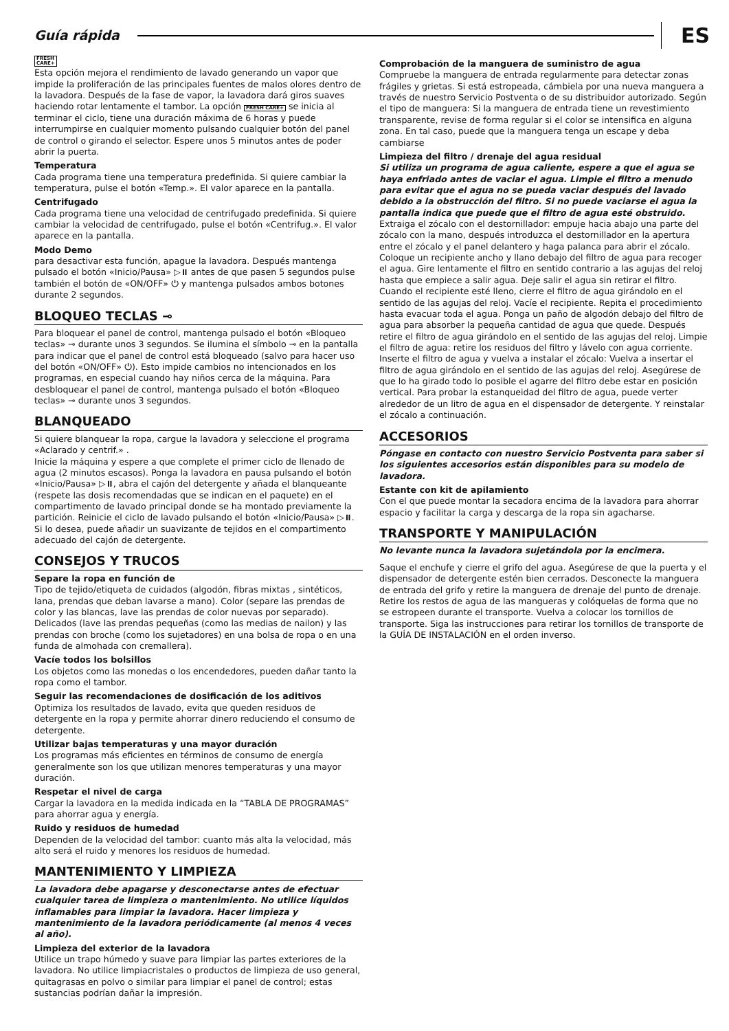Guía rápida ES
FRESH
CARE+
Esta opción mejora el rendimiento de lavado generando un vapor que impide la proliferación de las principales fuentes de malos olores dentro de la lavadora. Después de la fase de vapor, la lavadora dará giros suaves haciendo rotar lentamente el tambor. La opción FRESH CARE+ se inicia al terminar el ciclo, tiene una duración máxima de 6 horas y puede interrumpirse en cualquier momento pulsando cualquier botón del panel de control o girando el selector. Espere unos 5 minutos antes de poder abrir la puerta.
Temperatura
Cada programa tiene una temperatura predefinida. Si quiere cambiar la temperatura, pulse el botón «Temp.». El valor aparece en la pantalla.
Centrifugado
Cada programa tiene una velocidad de centrifugado predefinida. Si quiere cambiar la velocidad de centrifugado, pulse el botón «Centrifug.». El valor aparece en la pantalla.
Modo Demo
para desactivar esta función, apague la lavadora. Después mantenga pulsado el botón «Inicio/Pausa» ▷⏸ antes de que pasen 5 segundos pulse también el botón de «ON/OFF» ⏻ y mantenga pulsados ambos botones durante 2 segundos.
BLOQUEO TECLAS ⊸
Para bloquear el panel de control, mantenga pulsado el botón «Bloqueo teclas» ⊸ durante unos 3 segundos. Se ilumina el símbolo ⊸ en la pantalla para indicar que el panel de control está bloqueado (salvo para hacer uso del botón «ON/OFF» ⏻). Esto impide cambios no intencionados en los programas, en especial cuando hay niños cerca de la máquina. Para desbloquear el panel de control, mantenga pulsado el botón «Bloqueo teclas» ⊸ durante unos 3 segundos.
BLANQUEADO
Si quiere blanquear la ropa, cargue la lavadora y seleccione el programa «Aclarado y centrif.» .
Inicie la máquina y espere a que complete el primer ciclo de llenado de agua (2 minutos escasos). Ponga la lavadora en pausa pulsando el botón «Inicio/Pausa» ▷⏸, abra el cajón del detergente y añada el blanqueante (respete las dosis recomendadas que se indican en el paquete) en el compartimento de lavado principal donde se ha montado previamente la partición. Reinicie el ciclo de lavado pulsando el botón «Inicio/Pausa» ▷⏸.
Si lo desea, puede añadir un suavizante de tejidos en el compartimento adecuado del cajón de detergente.
CONSEJOS Y TRUCOS
Separe la ropa en función de
Tipo de tejido/etiqueta de cuidados (algodón, fibras mixtas , sintéticos, lana, prendas que deban lavarse a mano). Color (separe las prendas de color y las blancas, lave las prendas de color nuevas por separado). Delicados (lave las prendas pequeñas (como las medias de nailon) y las prendas con broche (como los sujetadores) en una bolsa de ropa o en una funda de almohada con cremallera).
Vacíe todos los bolsillos
Los objetos como las monedas o los encendedores, pueden dañar tanto la ropa como el tambor.
Seguir las recomendaciones de dosificación de los aditivos
Optimiza los resultados de lavado, evita que queden residuos de detergente en la ropa y permite ahorrar dinero reduciendo el consumo de detergente.
Utilizar bajas temperaturas y una mayor duración
Los programas más eficientes en términos de consumo de energía generalmente son los que utilizan menores temperaturas y una mayor duración.
Respetar el nivel de carga
Cargar la lavadora en la medida indicada en la “TABLA DE PROGRAMAS” para ahorrar agua y energía.
Ruido y residuos de humedad
Dependen de la velocidad del tambor: cuanto más alta la velocidad, más alto será el ruido y menores los residuos de humedad.
MANTENIMIENTO Y LIMPIEZA
La lavadora debe apagarse y desconectarse antes de efectuar cualquier tarea de limpieza o mantenimiento. No utilice líquidos inflamables para limpiar la lavadora. Hacer limpieza y mantenimiento de la lavadora periódicamente (al menos 4 veces al año).
Limpieza del exterior de la lavadora
Utilice un trapo húmedo y suave para limpiar las partes exteriores de la lavadora. No utilice limpiacristales o productos de limpieza de uso general, quitagrasas en polvo o similar para limpiar el panel de control; estas sustancias podrían dañar la impresión.
Comprobación de la manguera de suministro de agua
Compruebe la manguera de entrada regularmente para detectar zonas frágiles y grietas. Si está estropeada, cámbiela por una nueva manguera a través de nuestro Servicio Postventa o de su distribuidor autorizado. Según el tipo de manguera: Si la manguera de entrada tiene un revestimiento transparente, revise de forma regular si el color se intensifica en alguna zona. En tal caso, puede que la manguera tenga un escape y deba cambiarse
Limpieza del filtro / drenaje del agua residual
Si utiliza un programa de agua caliente, espere a que el agua se haya enfriado antes de vaciar el agua. Limpie el filtro a menudo para evitar que el agua no se pueda vaciar después del lavado debido a la obstrucción del filtro. Si no puede vaciarse el agua la pantalla indica que puede que el filtro de agua esté obstruido.
Extraiga el zócalo con el destornillador: empuje hacia abajo una parte del zócalo con la mano, después introduzca el destornillador en la apertura entre el zócalo y el panel delantero y haga palanca para abrir el zócalo. Coloque un recipiente ancho y llano debajo del filtro de agua para recoger el agua. Gire lentamente el filtro en sentido contrario a las agujas del reloj hasta que empiece a salir agua. Deje salir el agua sin retirar el filtro. Cuando el recipiente esté lleno, cierre el filtro de agua girándolo en el sentido de las agujas del reloj. Vacíe el recipiente. Repita el procedimiento hasta evacuar toda el agua. Ponga un paño de algodón debajo del filtro de agua para absorber la pequeña cantidad de agua que quede. Después retire el filtro de agua girándolo en el sentido de las agujas del reloj. Limpie el filtro de agua: retire los residuos del filtro y lávelo con agua corriente. Inserte el filtro de agua y vuelva a instalar el zócalo: Vuelva a insertar el filtro de agua girándolo en el sentido de las agujas del reloj. Asegúrese de que lo ha girado todo lo posible el agarre del filtro debe estar en posición vertical. Para probar la estanqueidad del filtro de agua, puede verter alrededor de un litro de agua en el dispensador de detergente. Y reinstalar el zócalo a continuación.
ACCESORIOS
Póngase en contacto con nuestro Servicio Postventa para saber si los siguientes accesorios están disponibles para su modelo de lavadora.
Estante con kit de apilamiento
Con el que puede montar la secadora encima de la lavadora para ahorrar espacio y facilitar la carga y descarga de la ropa sin agacharse.
TRANSPORTE Y MANIPULACIÓN
No levante nunca la lavadora sujetándola por la encimera.
Saque el enchufe y cierre el grifo del agua. Asegúrese de que la puerta y el dispensador de detergente estén bien cerrados. Desconecte la manguera de entrada del grifo y retire la manguera de drenaje del punto de drenaje. Retire los restos de agua de las mangueras y colóquelas de forma que no se estropeen durante el transporte. Vuelva a colocar los tornillos de transporte. Siga las instrucciones para retirar los tornillos de transporte de la GUÍA DE INSTALACIÓN en el orden inverso.